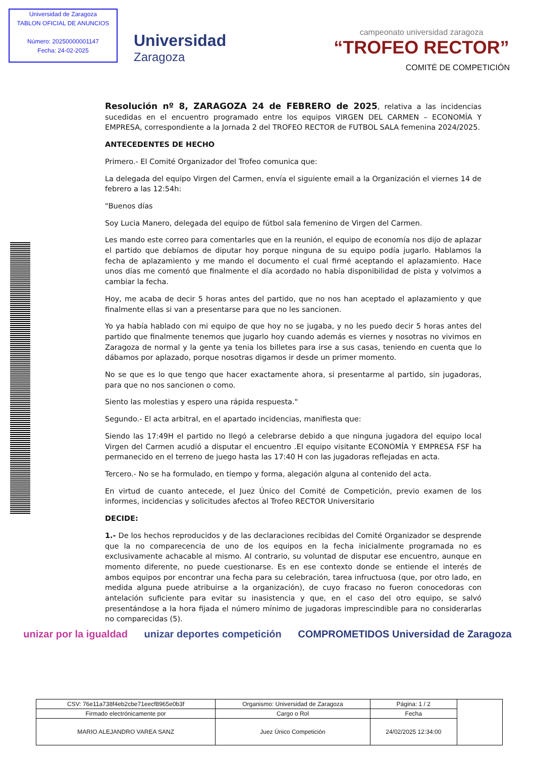Universidad de Zaragoza
TABLON OFICIAL DE ANUNCIOS
Número: 20250000001147
Fecha: 24-02-2025
Universidad
Zaragoza
campeonato universidad zaragoza
“TROFEO RECTOR”
COMITÉ DE COMPETICIÓN
Resolución nº 8, ZARAGOZA 24 de FEBRERO de 2025, relativa a las incidencias sucedidas en el encuentro programado entre los equipos VIRGEN DEL CARMEN – ECONOMÍA Y EMPRESA, correspondiente a la Jornada 2 del TROFEO RECTOR de FUTBOL SALA femenina 2024/2025.
ANTECEDENTES DE HECHO
Primero.- El Comité Organizador del Trofeo comunica que:
La delegada del equipo Virgen del Carmen, envía el siguiente email a la Organización el viernes 14 de febrero a las 12:54h:
"Buenos días
Soy Lucia Manero, delegada del equipo de fútbol sala femenino de Virgen del Carmen.
Les mando este correo para comentarles que en la reunión, el equipo de economía nos dijo de aplazar el partido que debíamos de diputar hoy porque ninguna de su equipo podía jugarlo. Hablamos la fecha de aplazamiento y me mando el documento el cual firmé aceptando el aplazamiento. Hace unos días me comentó que finalmente el día acordado no había disponibilidad de pista y volvimos a cambiar la fecha.
Hoy, me acaba de decir 5 horas antes del partido, que no nos han aceptado el aplazamiento y que finalmente ellas si van a presentarse para que no les sancionen.
Yo ya había hablado con mi equipo de que hoy no se jugaba, y no les puedo decir 5 horas antes del partido que finalmente tenemos que jugarlo hoy cuando además es viernes y nosotras no vivimos en Zaragoza de normal y la gente ya tenia los billetes para irse a sus casas, teniendo en cuenta que lo dábamos por aplazado, porque nosotras digamos ir desde un primer momento.
No se que es lo que tengo que hacer exactamente ahora, si presentarme al partido, sin jugadoras, para que no nos sancionen o como.
Siento las molestias y espero una rápida respuesta."
Segundo.- El acta arbitral, en el apartado incidencias, manifiesta que:
Siendo las 17:49H el partido no llegó a celebrarse debido a que ninguna jugadora del equipo local Virgen del Carmen acudió a disputar el encuentro .El equipo visitante ECONOMÍA Y EMPRESA FSF ha permanecido en el terreno de juego hasta las 17:40 H con las jugadoras reflejadas en acta.
Tercero.- No se ha formulado, en tiempo y forma, alegación alguna al contenido del acta.
En virtud de cuanto antecede, el Juez Único del Comité de Competición, previo examen de los informes, incidencias y solicitudes afectos al Trofeo RECTOR Universitario
DECIDE:
1.- De los hechos reproducidos y de las declaraciones recibidas del Comité Organizador se desprende que la no comparecencia de uno de los equipos en la fecha inicialmente programada no es exclusivamente achacable al mismo. Al contrario, su voluntad de disputar ese encuentro, aunque en momento diferente, no puede cuestionarse. Es en ese contexto donde se entiende el interés de ambos equipos por encontrar una fecha para su celebración, tarea infructuosa (que, por otro lado, en medida alguna puede atribuirse a la organización), de cuyo fracaso no fueron conocedoras con antelación suficiente para evitar su inasistencia y que, en el caso del otro equipo, se salvó presentándose a la hora fijada el número mínimo de jugadoras imprescindible para no considerarlas no comparecidas (5).
unizar por la igualdad unizar deportes competición COMPROMETIDOS Universidad de Zaragoza
| CSV: 76e11a738f4eb2cbe71eecf8965e0b3f | Organismo: Universidad de Zaragoza | Página: 1 / 2 | |
| Firmado electrónicamente por | Cargo o Rol | Fecha | |
| MARIO ALEJANDRO VAREA SANZ | Juez Único Competición | 24/02/2025 12:34:00 | |